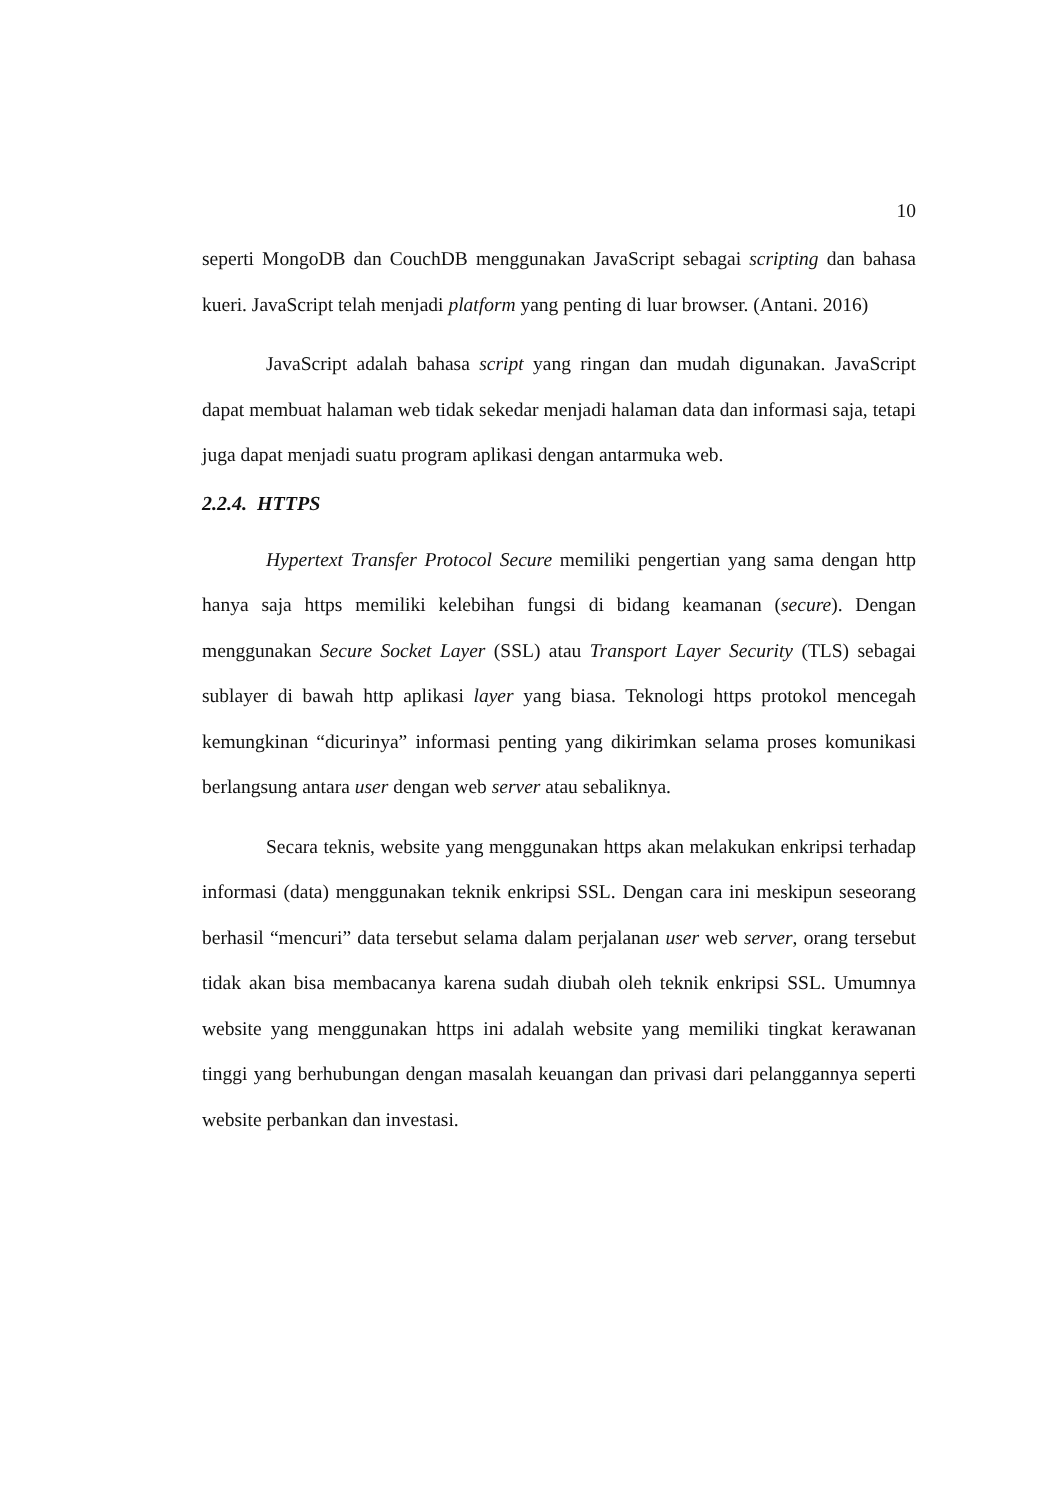10
seperti MongoDB dan CouchDB menggunakan JavaScript sebagai scripting dan bahasa kueri. JavaScript telah menjadi platform yang penting di luar browser. (Antani. 2016)
JavaScript adalah bahasa script yang ringan dan mudah digunakan. JavaScript dapat membuat halaman web tidak sekedar menjadi halaman data dan informasi saja, tetapi juga dapat menjadi suatu program aplikasi dengan antarmuka web.
2.2.4. HTTPS
Hypertext Transfer Protocol Secure memiliki pengertian yang sama dengan http hanya saja https memiliki kelebihan fungsi di bidang keamanan (secure). Dengan menggunakan Secure Socket Layer (SSL) atau Transport Layer Security (TLS) sebagai sublayer di bawah http aplikasi layer yang biasa. Teknologi https protokol mencegah kemungkinan “dicurinya” informasi penting yang dikirimkan selama proses komunikasi berlangsung antara user dengan web server atau sebaliknya.
Secara teknis, website yang menggunakan https akan melakukan enkripsi terhadap informasi (data) menggunakan teknik enkripsi SSL. Dengan cara ini meskipun seseorang berhasil “mencuri” data tersebut selama dalam perjalanan user web server, orang tersebut tidak akan bisa membacanya karena sudah diubah oleh teknik enkripsi SSL. Umumnya website yang menggunakan https ini adalah website yang memiliki tingkat kerawanan tinggi yang berhubungan dengan masalah keuangan dan privasi dari pelanggannya seperti website perbankan dan investasi.